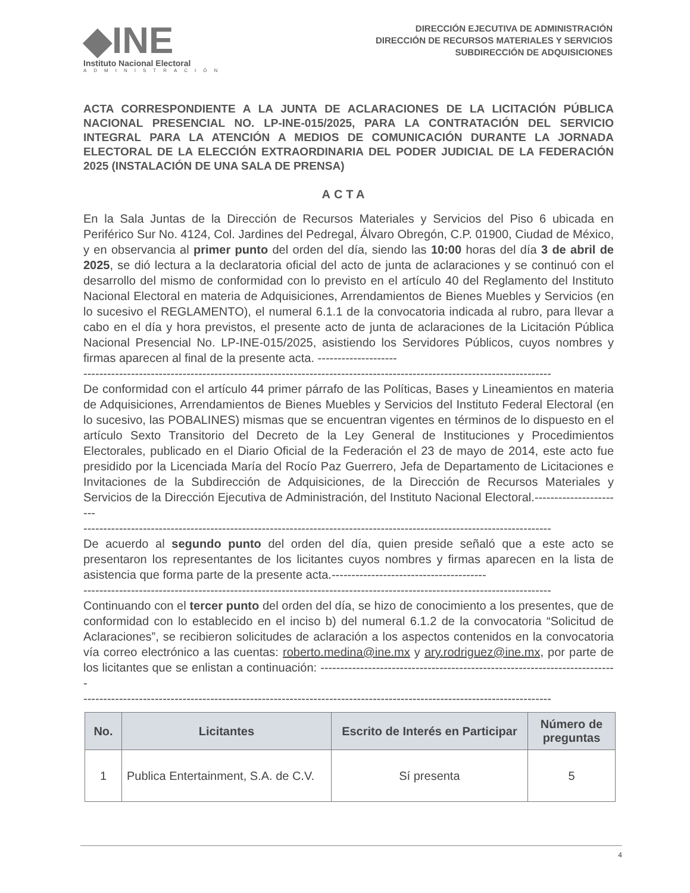◆INE
Instituto Nacional Electoral
ADMINISTRACIÓN
DIRECCIÓN EJECUTIVA DE ADMINISTRACIÓN
DIRECCIÓN DE RECURSOS MATERIALES Y SERVICIOS
SUBDIRECCIÓN DE ADQUISICIONES
ACTA CORRESPONDIENTE A LA JUNTA DE ACLARACIONES DE LA LICITACIÓN PÚBLICA NACIONAL PRESENCIAL NO. LP-INE-015/2025, PARA LA CONTRATACIÓN DEL SERVICIO INTEGRAL PARA LA ATENCIÓN A MEDIOS DE COMUNICACIÓN DURANTE LA JORNADA ELECTORAL DE LA ELECCIÓN EXTRAORDINARIA DEL PODER JUDICIAL DE LA FEDERACIÓN 2025 (INSTALACIÓN DE UNA SALA DE PRENSA)
ACTA
En la Sala Juntas de la Dirección de Recursos Materiales y Servicios del Piso 6 ubicada en Periférico Sur No. 4124, Col. Jardines del Pedregal, Álvaro Obregón, C.P. 01900, Ciudad de México, y en observancia al primer punto del orden del día, siendo las 10:00 horas del día 3 de abril de 2025, se dió lectura a la declaratoria oficial del acto de junta de aclaraciones y se continuó con el desarrollo del mismo de conformidad con lo previsto en el artículo 40 del Reglamento del Instituto Nacional Electoral en materia de Adquisiciones, Arrendamientos de Bienes Muebles y Servicios (en lo sucesivo el REGLAMENTO), el numeral 6.1.1 de la convocatoria indicada al rubro, para llevar a cabo en el día y hora previstos, el presente acto de junta de aclaraciones de la Licitación Pública Nacional Presencial No. LP-INE-015/2025, asistiendo los Servidores Públicos, cuyos nombres y firmas aparecen al final de la presente acta. --------------------
----------------------------------------------------------------------------------------------------------------------
De conformidad con el artículo 44 primer párrafo de las Políticas, Bases y Lineamientos en materia de Adquisiciones, Arrendamientos de Bienes Muebles y Servicios del Instituto Federal Electoral (en lo sucesivo, las POBALINES) mismas que se encuentran vigentes en términos de lo dispuesto en el artículo Sexto Transitorio del Decreto de la Ley General de Instituciones y Procedimientos Electorales, publicado en el Diario Oficial de la Federación el 23 de mayo de 2014, este acto fue presidido por la Licenciada María del Rocío Paz Guerrero, Jefa de Departamento de Licitaciones e Invitaciones de la Subdirección de Adquisiciones, de la Dirección de Recursos Materiales y Servicios de la Dirección Ejecutiva de Administración, del Instituto Nacional Electoral.-----------------------
----------------------------------------------------------------------------------------------------------------------
De acuerdo al segundo punto del orden del día, quien preside señaló que a este acto se presentaron los representantes de los licitantes cuyos nombres y firmas aparecen en la lista de asistencia que forma parte de la presente acta.---------------------------------------
----------------------------------------------------------------------------------------------------------------------
Continuando con el tercer punto del orden del día, se hizo de conocimiento a los presentes, que de conformidad con lo establecido en el inciso b) del numeral 6.1.2 de la convocatoria “Solicitud de Aclaraciones”, se recibieron solicitudes de aclaración a los aspectos contenidos en la convocatoria vía correo electrónico a las cuentas: roberto.medina@ine.mx y ary.rodriguez@ine.mx, por parte de los licitantes que se enlistan a continuación: ---------------------------------------------------------------------------
----------------------------------------------------------------------------------------------------------------------
| No. | Licitantes | Escrito de Interés en Participar | Número de preguntas |
| --- | --- | --- | --- |
| 1 | Publica Entertainment, S.A. de C.V. | Sí presenta | 5 |
4